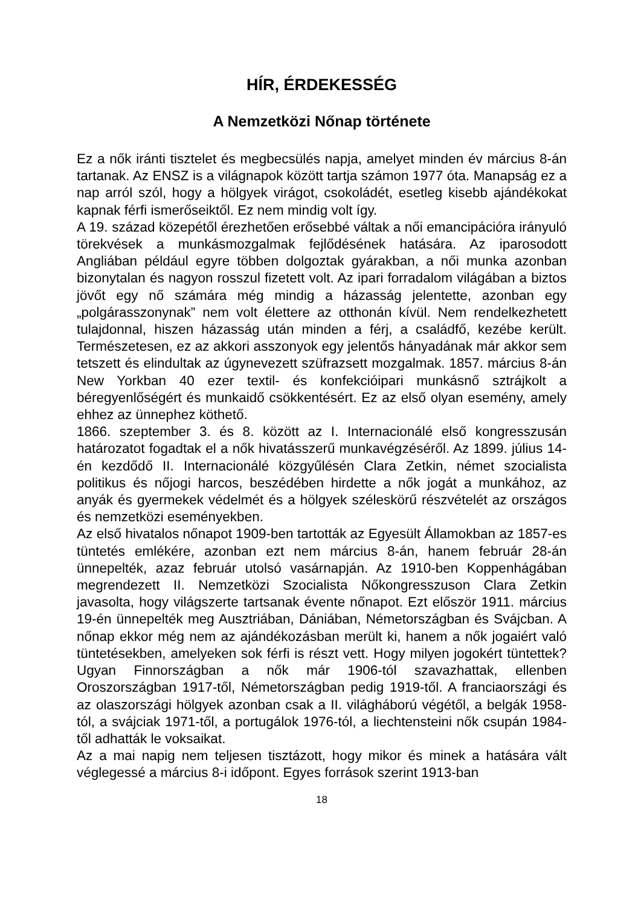HÍR, ÉRDEKESSÉG
A Nemzetközi Nőnap története
Ez a nők iránti tisztelet és megbecsülés napja, amelyet minden év március 8-án tartanak. Az ENSZ is a világnapok között tartja számon 1977 óta. Manapság ez a nap arról szól, hogy a hölgyek virágot, csokoládét, esetleg kisebb ajándékokat kapnak férfi ismerőseiktől. Ez nem mindig volt így.
A 19. század közepétől érezhetően erősebbé váltak a női emancipációra irányuló törekvések a munkásmozgalmak fejlődésének hatására. Az iparosodott Angliában például egyre többen dolgoztak gyárakban, a női munka azonban bizonytalan és nagyon rosszul fizetett volt. Az ipari forradalom világában a biztos jövőt egy nő számára még mindig a házasság jelentette, azonban egy „polgárasszonynak” nem volt élettere az otthonán kívül. Nem rendelkezhetett tulajdonnal, hiszen házasság után minden a férj, a családfő, kezébe került. Természetesen, ez az akkori asszonyok egy jelentős hányadának már akkor sem tetszett és elindultak az úgynevezett szüfrazsett mozgalmak. 1857. március 8-án New Yorkban 40 ezer textil- és konfekcióipari munkásnő sztrájkolt a béregyenlőségért és munkaidő csökkentésért. Ez az első olyan esemény, amely ehhez az ünnephez köthető.
1866. szeptember 3. és 8. között az I. Internacionálé első kongresszusán határozatot fogadtak el a nők hivatásszerű munkavégzéséről. Az 1899. július 14-én kezdődő II. Internacionálé közgyűlésén Clara Zetkin, német szocialista politikus és nőjogi harcos, beszédében hirdette a nők jogát a munkához, az anyák és gyermekek védelmét és a hölgyek széleskörű részvételét az országos és nemzetközi eseményekben.
Az első hivatalos nőnapot 1909-ben tartották az Egyesült Államokban az 1857-es tüntetés emlékére, azonban ezt nem március 8-án, hanem február 28-án ünnepelték, azaz február utolsó vasárnapján. Az 1910-ben Koppenhágában megrendezett II. Nemzetközi Szocialista Nőkongresszuson Clara Zetkin javasolta, hogy világszerte tartsanak évente nőnapot. Ezt először 1911. március 19-én ünnepelték meg Ausztriában, Dániában, Németországban és Svájcban. A nőnap ekkor még nem az ajándékozásban merült ki, hanem a nők jogaiért való tüntetésekben, amelyeken sok férfi is részt vett. Hogy milyen jogokért tüntettek? Ugyan Finnországban a nők már 1906-tól szavazhattak, ellenben Oroszországban 1917-től, Németországban pedig 1919-től. A franciaországi és az olaszországi hölgyek azonban csak a II. világháború végétől, a belgák 1958-tól, a svájciak 1971-től, a portugálok 1976-tól, a liechtensteini nők csupán 1984-től adhatták le voksaikat.
Az a mai napig nem teljesen tisztázott, hogy mikor és minek a hatására vált véglegessé a március 8-i időpont. Egyes források szerint 1913-ban
18